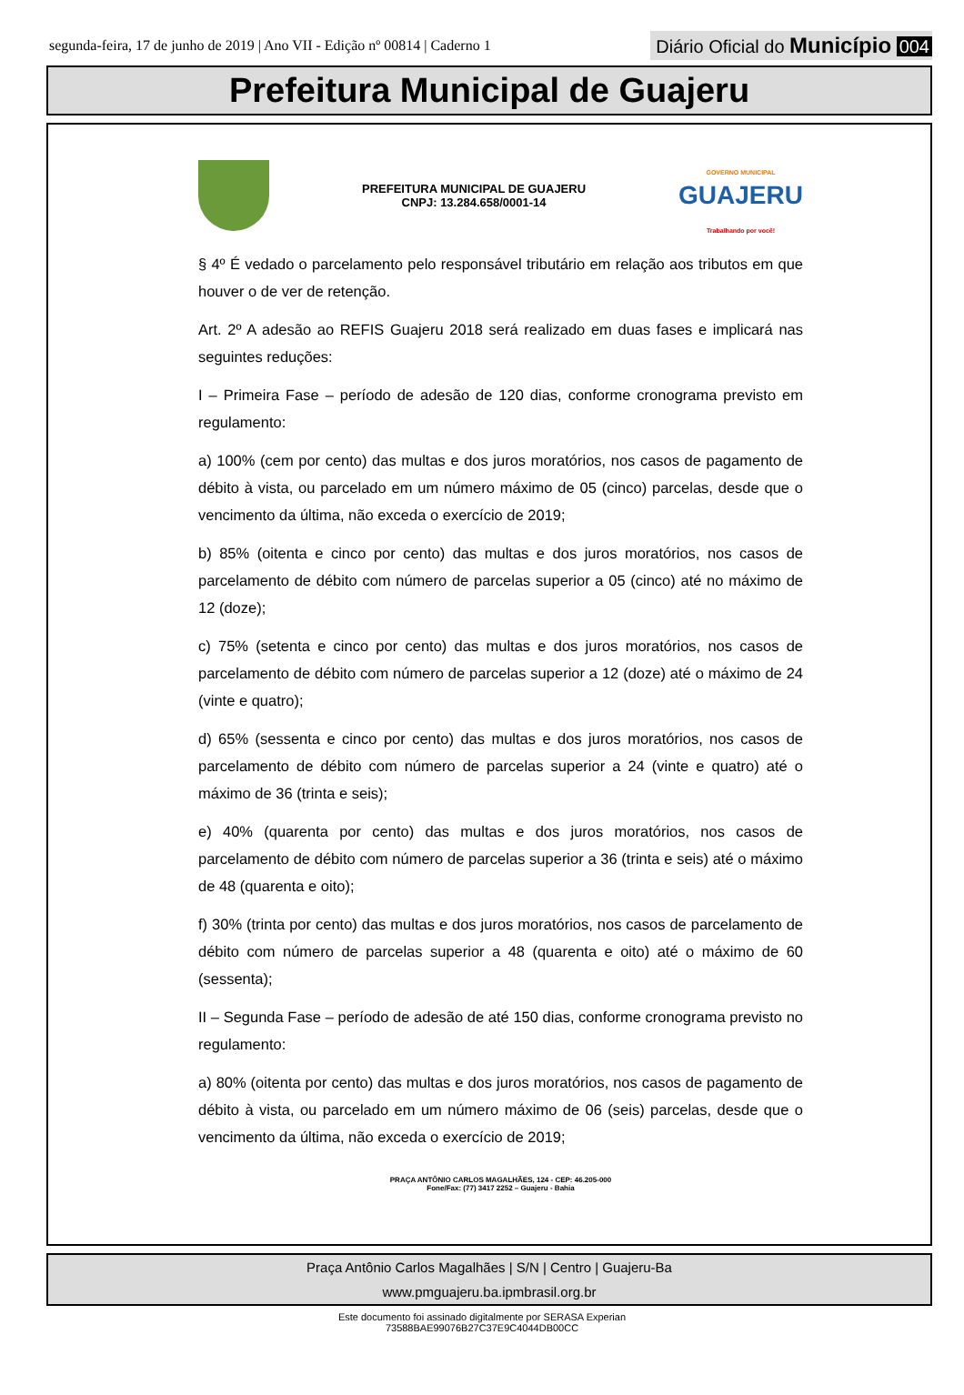segunda-feira, 17 de junho de 2019 | Ano VII - Edição nº 00814 | Caderno 1
Diário Oficial do Município 004
Prefeitura Municipal de Guajeru
PREFEITURA MUNICIPAL DE GUAJERU
CNPJ: 13.284.658/0001-14
GOVERNO MUNICIPAL
GUAJERU
Trabalhando por você!
§ 4º É vedado o parcelamento pelo responsável tributário em relação aos tributos em que houver o de ver de retenção.
Art. 2º A adesão ao REFIS Guajeru 2018 será realizado em duas fases e implicará nas seguintes reduções:
I – Primeira Fase – período de adesão de 120 dias, conforme cronograma previsto em regulamento:
a) 100% (cem por cento) das multas e dos juros moratórios, nos casos de pagamento de débito à vista, ou parcelado em um número máximo de 05 (cinco) parcelas, desde que o vencimento da última, não exceda o exercício de 2019;
b) 85% (oitenta e cinco por cento) das multas e dos juros moratórios, nos casos de parcelamento de débito com número de parcelas superior a 05 (cinco) até no máximo de 12 (doze);
c) 75% (setenta e cinco por cento) das multas e dos juros moratórios, nos casos de parcelamento de débito com número de parcelas superior a 12 (doze) até o máximo de 24 (vinte e quatro);
d) 65% (sessenta e cinco por cento) das multas e dos juros moratórios, nos casos de parcelamento de débito com número de parcelas superior a 24 (vinte e quatro) até o máximo de 36 (trinta e seis);
e) 40% (quarenta por cento) das multas e dos juros moratórios, nos casos de parcelamento de débito com número de parcelas superior a 36 (trinta e seis) até o máximo de 48 (quarenta e oito);
f) 30% (trinta por cento) das multas e dos juros moratórios, nos casos de parcelamento de débito com número de parcelas superior a 48 (quarenta e oito) até o máximo de 60 (sessenta);
II – Segunda Fase – período de adesão de até 150 dias, conforme cronograma previsto no regulamento:
a) 80% (oitenta por cento) das multas e dos juros moratórios, nos casos de pagamento de débito à vista, ou parcelado em um número máximo de 06 (seis) parcelas, desde que o vencimento da última, não exceda o exercício de 2019;
PRAÇA ANTÔNIO CARLOS MAGALHÃES, 124 - CEP: 46.205-000
Fone/Fax: (77) 3417 2252 – Guajeru - Bahia
Praça Antônio Carlos Magalhães | S/N | Centro | Guajeru-Ba
www.pmguajeru.ba.ipmbrasil.org.br
Este documento foi assinado digitalmente por SERASA Experian
73588BAE99076B27C37E9C4044DB00CC